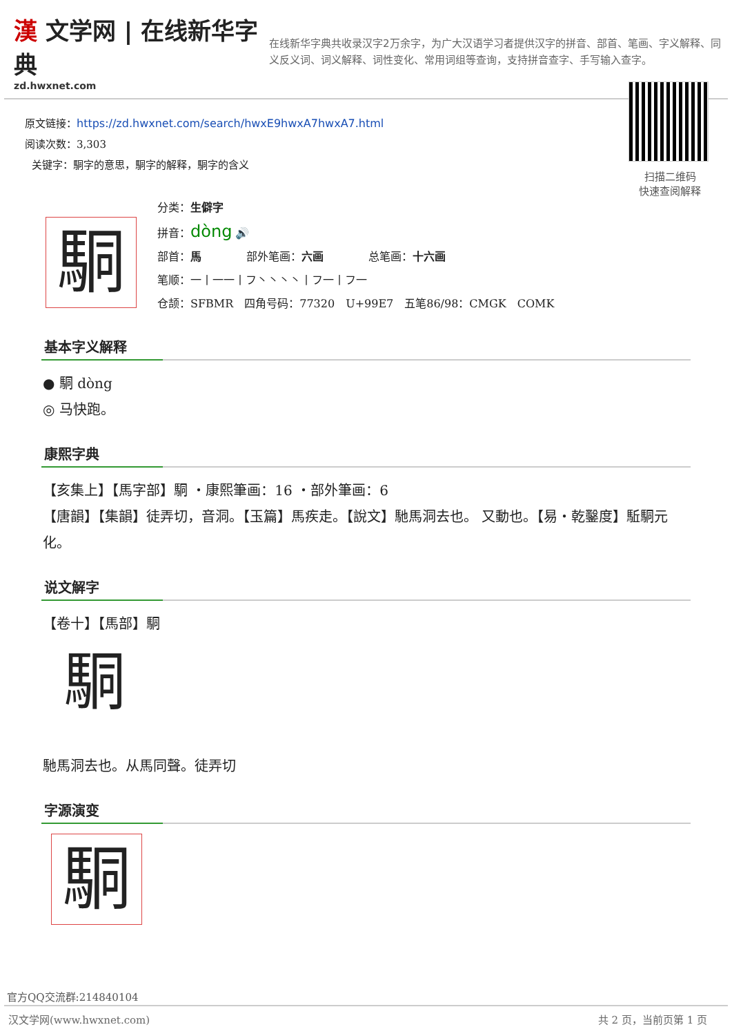漢 文学网 | 在线新华字典
zd.hwxnet.com
在线新华字典共收录汉字2万余字，为广大汉语学习者提供汉字的拼音、部首、笔画、字义解释、同义反义词、词义解释、词性变化、常用词组等查询，支持拼音查字、手写输入查字。
原文链接：https://zd.hwxnet.com/search/hwxE9hwxA7hwxA7.html
阅读次数：3,303
关键字：駧字的意思，駧字的解释，駧字的含义
扫描二维码
快速查阅解释
駧
分类：生僻字
拼音：dòng 🔊
部首：馬 部外笔画：六画 总笔画：十六画
笔顺：一丨一一丨フ丶丶丶丶丨フ一丨フ一
仓颉：SFBMR　四角号码：77320　U+99E7　五笔86/98：CMGK　COMK
基本字义解释
● 駧 dòng
◎ 马快跑。
康熙字典
【亥集上】【馬字部】駧 ・康熙筆画：16 ・部外筆画：6
【唐韻】【集韻】徒弄切，音洞。【玉篇】馬疾走。【說文】馳馬洞去也。 又動也。【易・乾鑿度】駈駧元化。
说文解字
【卷十】【馬部】駧
駧
馳馬洞去也。从馬同聲。徒弄切
字源演变
駧
官方QQ交流群:214840104
汉文学网(www.hwxnet.com) 共 2 页，当前页第 1 页